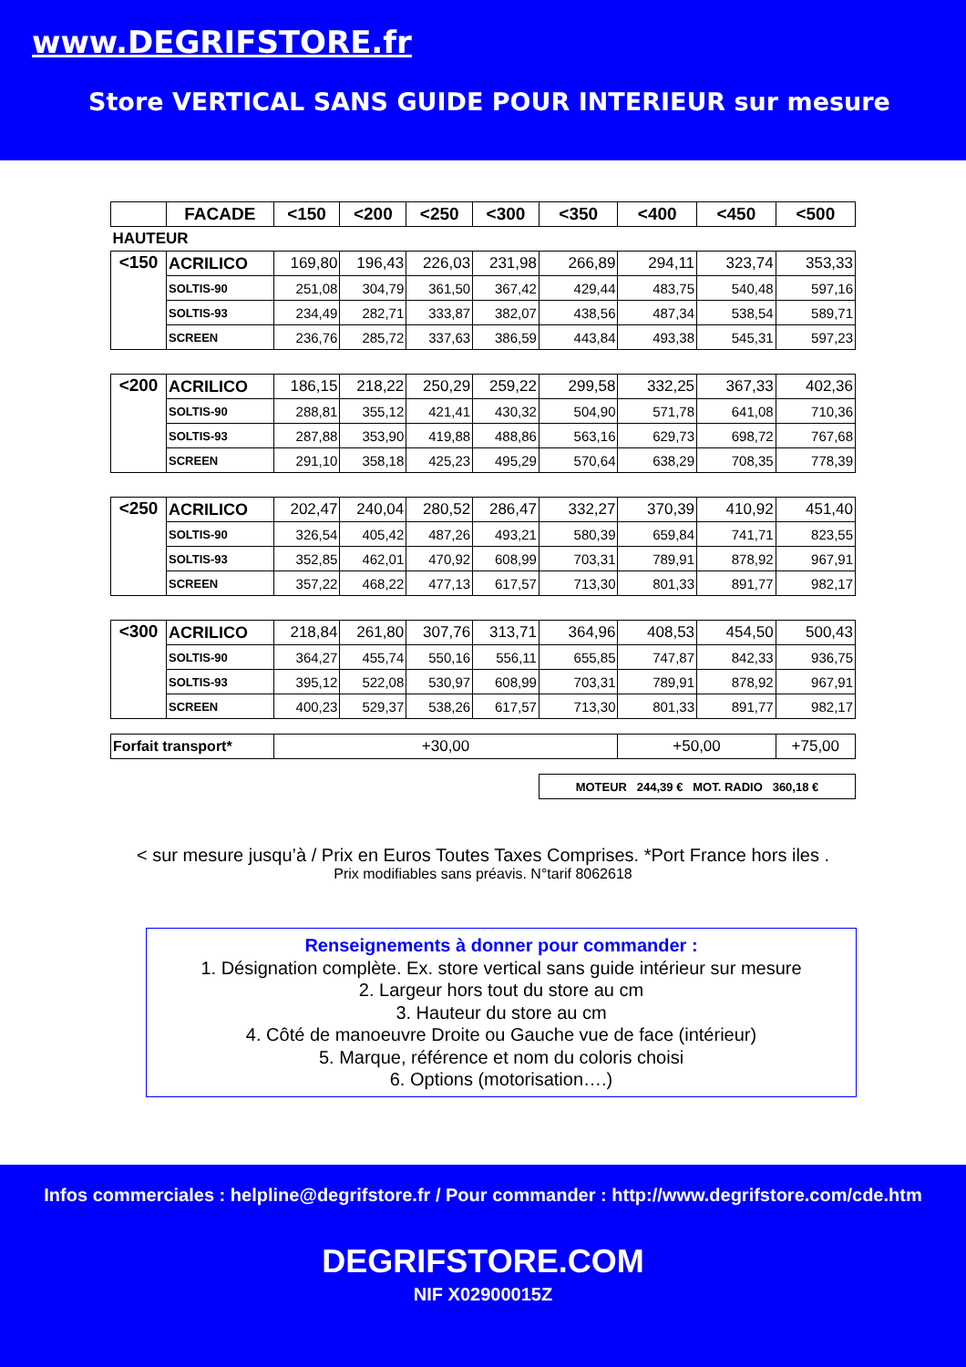www.DEGRIFSTORE.fr
Store VERTICAL SANS GUIDE POUR INTERIEUR sur mesure
| | FACADE | <150 | <200 | <250 | <300 | <350 | <400 | <450 | <500 |
| --- | --- | --- | --- | --- | --- | --- | --- | --- | --- |
| HAUTEUR | | | | | | | | | |
| <150 | ACRILICO | 169,80 | 196,43 | 226,03 | 231,98 | 266,89 | 294,11 | 323,74 | 353,33 |
| | SOLTIS-90 | 251,08 | 304,79 | 361,50 | 367,42 | 429,44 | 483,75 | 540,48 | 597,16 |
| | SOLTIS-93 | 234,49 | 282,71 | 333,87 | 382,07 | 438,56 | 487,34 | 538,54 | 589,71 |
| | SCREEN | 236,76 | 285,72 | 337,63 | 386,59 | 443,84 | 493,38 | 545,31 | 597,23 |
| <200 | ACRILICO | 186,15 | 218,22 | 250,29 | 259,22 | 299,58 | 332,25 | 367,33 | 402,36 |
| | SOLTIS-90 | 288,81 | 355,12 | 421,41 | 430,32 | 504,90 | 571,78 | 641,08 | 710,36 |
| | SOLTIS-93 | 287,88 | 353,90 | 419,88 | 488,86 | 563,16 | 629,73 | 698,72 | 767,68 |
| | SCREEN | 291,10 | 358,18 | 425,23 | 495,29 | 570,64 | 638,29 | 708,35 | 778,39 |
| <250 | ACRILICO | 202,47 | 240,04 | 280,52 | 286,47 | 332,27 | 370,39 | 410,92 | 451,40 |
| | SOLTIS-90 | 326,54 | 405,42 | 487,26 | 493,21 | 580,39 | 659,84 | 741,71 | 823,55 |
| | SOLTIS-93 | 352,85 | 462,01 | 470,92 | 608,99 | 703,31 | 789,91 | 878,92 | 967,91 |
| | SCREEN | 357,22 | 468,22 | 477,13 | 617,57 | 713,30 | 801,33 | 891,77 | 982,17 |
| <300 | ACRILICO | 218,84 | 261,80 | 307,76 | 313,71 | 364,96 | 408,53 | 454,50 | 500,43 |
| | SOLTIS-90 | 364,27 | 455,74 | 550,16 | 556,11 | 655,85 | 747,87 | 842,33 | 936,75 |
| | SOLTIS-93 | 395,12 | 522,08 | 530,97 | 608,99 | 703,31 | 789,91 | 878,92 | 967,91 |
| | SCREEN | 400,23 | 529,37 | 538,26 | 617,57 | 713,30 | 801,33 | 891,77 | 982,17 |
| Forfait transport* | | +30,00 | | | | | +50,00 | | +75,00 |
| | | | | | | MOTEUR 244,39 € MOT. RADIO 360,18 € | | | |
< sur mesure jusqu’à / Prix en Euros Toutes Taxes Comprises. *Port France hors iles .
Prix modifiables sans préavis. N°tarif 8062618
Renseignements à donner pour commander :
1. Désignation complète. Ex. store vertical sans guide intérieur sur mesure
2. Largeur hors tout du store au cm
3. Hauteur du store au cm
4. Côté de manoeuvre Droite ou Gauche vue de face (intérieur)
5. Marque, référence et nom du coloris choisi
6. Options (motorisation….)
Infos commerciales : helpline@degrifstore.fr / Pour commander : http://www.degrifstore.com/cde.htm
DEGRIFSTORE.COM
NIF X02900015Z